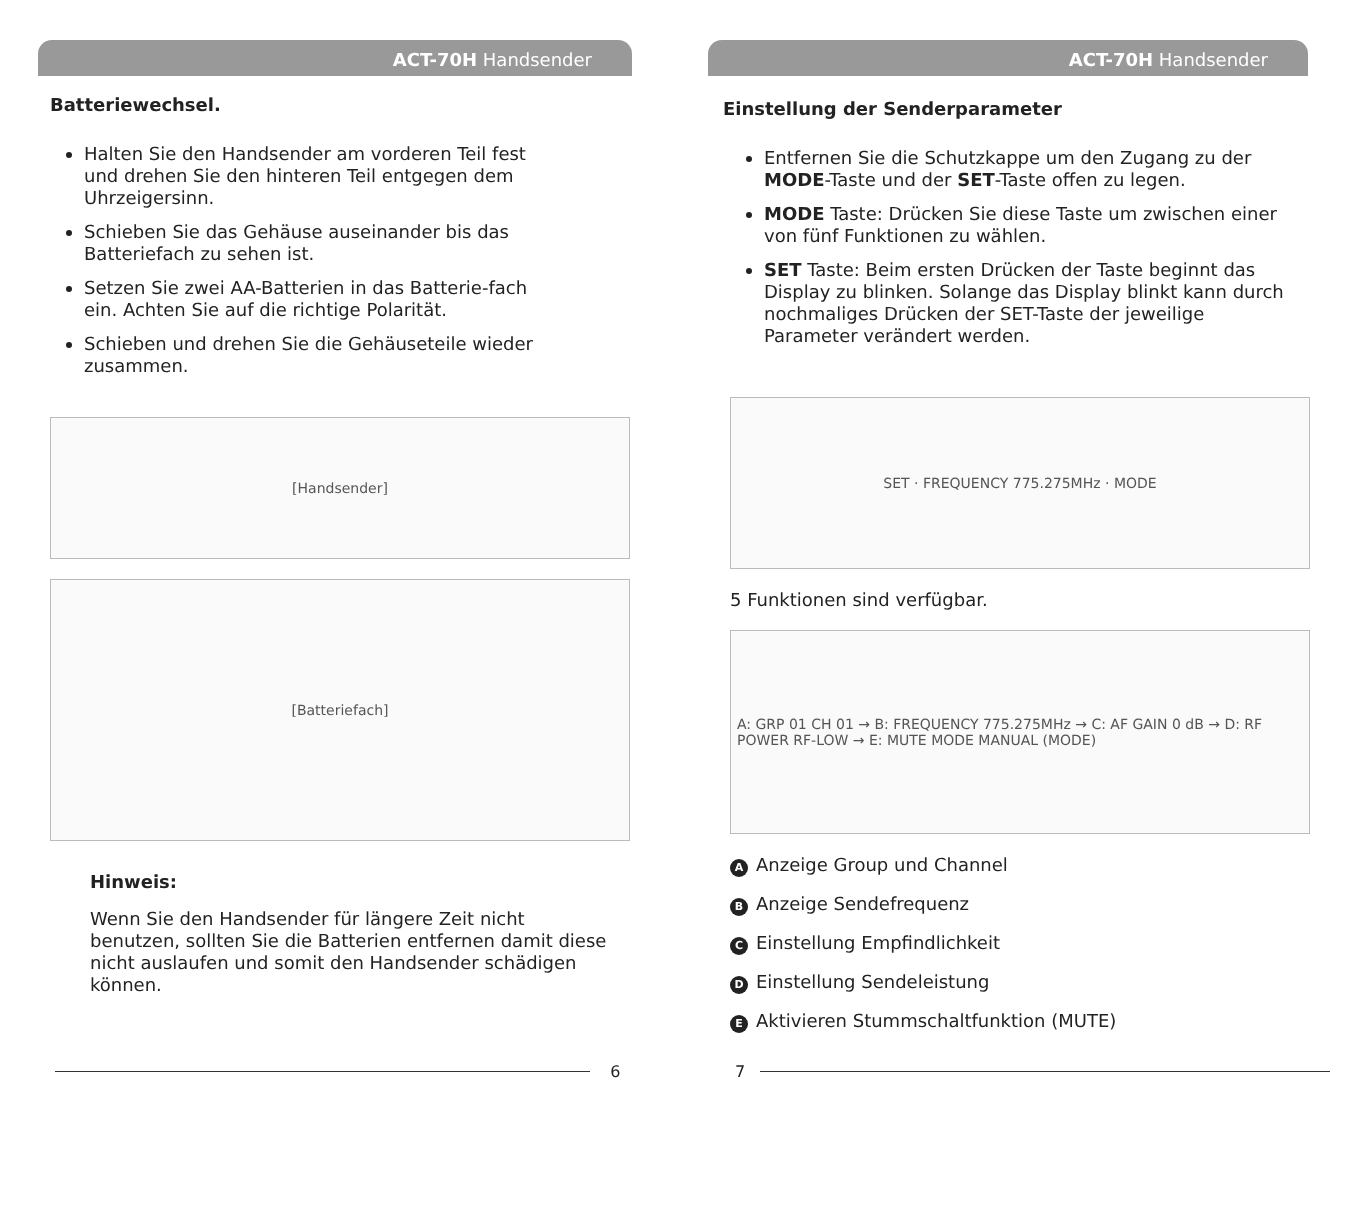ACT-70H Handsender
Batteriewechsel.
Halten Sie den Handsender am vorderen Teil fest und drehen Sie den hinteren Teil entgegen dem Uhrzeigersinn.
Schieben Sie das Gehäuse auseinander bis das Batteriefach zu sehen ist.
Setzen Sie zwei AA-Batterien in das Batterie-fach ein. Achten Sie auf die richtige Polarität.
Schieben und drehen Sie die Gehäuseteile wieder zusammen.
[Handsender]
[Batteriefach]
Hinweis:
Wenn Sie den Handsender für längere Zeit nicht benutzen, sollten Sie die Batterien entfernen damit diese nicht auslaufen und somit den Handsender schädigen können.
6
ACT-70H Handsender
Einstellung der Senderparameter
Entfernen Sie die Schutzkappe um den Zugang zu der MODE-Taste und der SET-Taste offen zu legen.
MODE Taste: Drücken Sie diese Taste um zwischen einer von fünf Funktionen zu wählen.
SET Taste: Beim ersten Drücken der Taste beginnt das Display zu blinken. Solange das Display blinkt kann durch nochmaliges Drücken der SET-Taste der jeweilige Parameter verändert werden.
SET · FREQUENCY 775.275MHz · MODE
5 Funktionen sind verfügbar.
A: GRP 01 CH 01 → B: FREQUENCY 775.275MHz → C: AF GAIN 0 dB → D: RF POWER RF-LOW → E: MUTE MODE MANUAL (MODE)
A Anzeige Group und Channel
B Anzeige Sendefrequenz
C Einstellung Empfindlichkeit
D Einstellung Sendeleistung
E Aktivieren Stummschaltfunktion (MUTE)
7